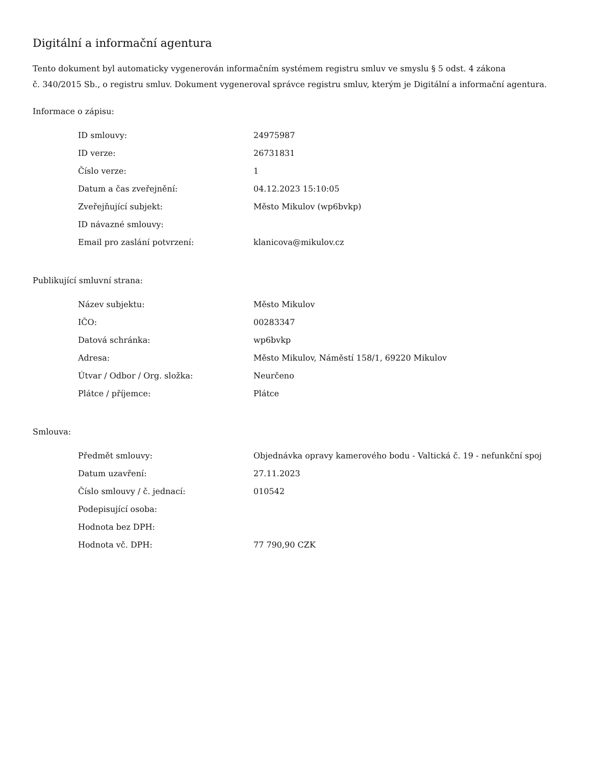Digitální a informační agentura
Tento dokument byl automaticky vygenerován informačním systémem registru smluv ve smyslu § 5 odst. 4 zákona
č. 340/2015 Sb., o registru smluv. Dokument vygeneroval správce registru smluv, kterým je Digitální a informační agentura.
Informace o zápisu:
| ID smlouvy: | 24975987 |
| ID verze: | 26731831 |
| Číslo verze: | 1 |
| Datum a čas zveřejnění: | 04.12.2023 15:10:05 |
| Zveřejňující subjekt: | Město Mikulov (wp6bvkp) |
| ID návazné smlouvy: | |
| Email pro zaslání potvrzení: | klanicova@mikulov.cz |
Publikující smluvní strana:
| Název subjektu: | Město Mikulov |
| IČO: | 00283347 |
| Datová schránka: | wp6bvkp |
| Adresa: | Město Mikulov, Náměstí 158/1, 69220 Mikulov |
| Útvar / Odbor / Org. složka: | Neurčeno |
| Plátce / příjemce: | Plátce |
Smlouva:
| Předmět smlouvy: | Objednávka opravy kamerového bodu - Valtická č. 19 - nefunkční spoj |
| Datum uzavření: | 27.11.2023 |
| Číslo smlouvy / č. jednací: | 010542 |
| Podepisující osoba: | |
| Hodnota bez DPH: | |
| Hodnota vč. DPH: | 77 790,90 CZK |